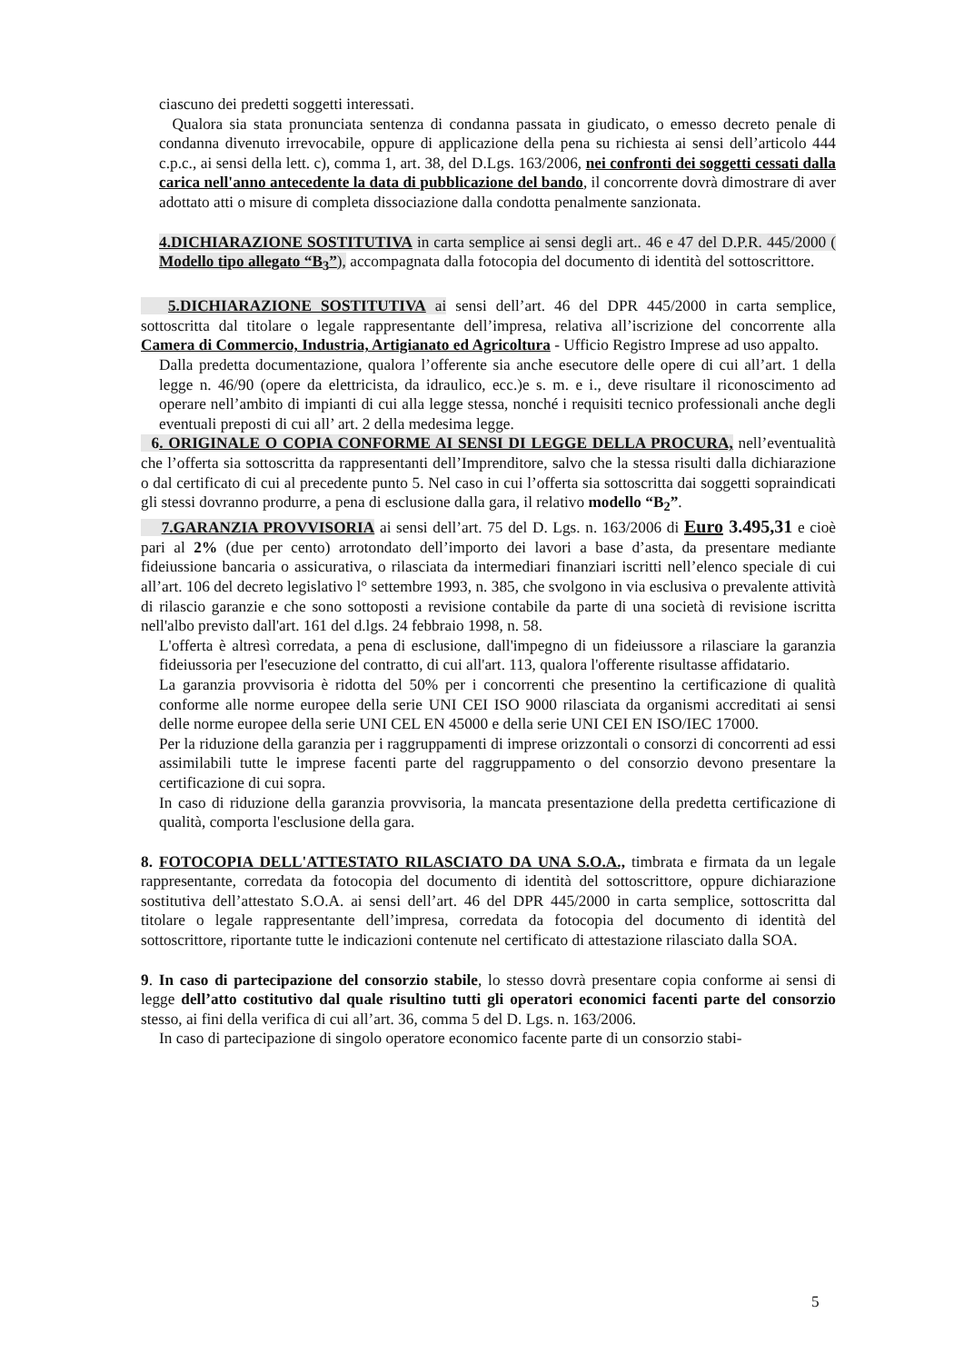ciascuno dei predetti soggetti interessati.
Qualora sia stata pronunciata sentenza di condanna passata in giudicato, o emesso decreto penale di condanna divenuto irrevocabile, oppure di applicazione della pena su richiesta ai sensi dell’articolo 444 c.p.c., ai sensi della lett. c), comma 1, art. 38, del D.Lgs. 163/2006, nei confronti dei soggetti cessati dalla carica nell'anno antecedente la data di pubblicazione del bando, il concorrente dovrà dimostrare di aver adottato atti o misure di completa dissociazione dalla condotta penalmente sanzionata.
4.DICHIARAZIONE SOSTITUTIVA in carta semplice ai sensi degli art.. 46 e 47 del D.P.R. 445/2000 ( Modello tipo allegato “B<sub>3</sub>”), accompagnata dalla fotocopia del documento di identità del sottoscrittore.
5.DICHIARAZIONE SOSTITUTIVA ai sensi dell’art. 46 del DPR 445/2000 in carta semplice, sottoscritta dal titolare o legale rappresentante dell’impresa, relativa all’iscrizione del concorrente alla Camera di Commercio, Industria, Artigianato ed Agricoltura - Ufficio Registro Imprese ad uso appalto.
Dalla predetta documentazione, qualora l’offerente sia anche esecutore delle opere di cui all’art. 1 della legge n. 46/90 (opere da elettricista, da idraulico, ecc.)e s. m. e i., deve risultare il riconoscimento ad operare nell’ambito di impianti di cui alla legge stessa, nonché i requisiti tecnico professionali anche degli eventuali preposti di cui all’ art. 2 della medesima legge.
6. ORIGINALE O COPIA CONFORME AI SENSI DI LEGGE DELLA PROCURA, nell’eventualità che l’offerta sia sottoscritta da rappresentanti dell’Imprenditore, salvo che la stessa risulti dalla dichiarazione o dal certificato di cui al precedente punto 5. Nel caso in cui l’offerta sia sottoscritta dai soggetti sopraindicati gli stessi dovranno produrre, a pena di esclusione dalla gara, il relativo modello “B<sub>2</sub>”.
7.GARANZIA PROVVISORIA ai sensi dell’art. 75 del D. Lgs. n. 163/2006 di Euro 3.495,31 e cioè pari al 2% (due per cento) arrotondato dell’importo dei lavori a base d’asta, da presentare mediante fideiussione bancaria o assicurativa, o rilasciata da intermediari finanziari iscritti nell’elenco speciale di cui all’art. 106 del decreto legislativo l° settembre 1993, n. 385, che svolgono in via esclusiva o prevalente attività di rilascio garanzie e che sono sottoposti a revisione contabile da parte di una società di revisione iscritta nell'albo previsto dall'art. 161 del d.lgs. 24 febbraio 1998, n. 58.
L'offerta è altresì corredata, a pena di esclusione, dall'impegno di un fideiussore a rilasciare la garanzia fideiussoria per l'esecuzione del contratto, di cui all'art. 113, qualora l'offerente risultasse affidatario.
La garanzia provvisoria è ridotta del 50% per i concorrenti che presentino la certificazione di qualità conforme alle norme europee della serie UNI CEI ISO 9000 rilasciata da organismi accreditati ai sensi delle norme europee della serie UNI CEL EN 45000 e della serie UNI CEI EN ISO/IEC 17000.
Per la riduzione della garanzia per i raggruppamenti di imprese orizzontali o consorzi di concorrenti ad essi assimilabili tutte le imprese facenti parte del raggruppamento o del consorzio devono presentare la certificazione di cui sopra.
In caso di riduzione della garanzia provvisoria, la mancata presentazione della predetta certificazione di qualità, comporta l'esclusione della gara.
8. FOTOCOPIA DELL'ATTESTATO RILASCIATO DA UNA S.O.A., timbrata e firmata da un legale rappresentante, corredata da fotocopia del documento di identità del sottoscrittore, oppure dichiarazione sostitutiva dell’attestato S.O.A. ai sensi dell’art. 46 del DPR 445/2000 in carta semplice, sottoscritta dal titolare o legale rappresentante dell’impresa, corredata da fotocopia del documento di identità del sottoscrittore, riportante tutte le indicazioni contenute nel certificato di attestazione rilasciato dalla SOA.
9. In caso di partecipazione del consorzio stabile, lo stesso dovrà presentare copia conforme ai sensi di legge dell’atto costitutivo dal quale risultino tutti gli operatori economici facenti parte del consorzio stesso, ai fini della verifica di cui all’art. 36, comma 5 del D. Lgs. n. 163/2006.
In caso di partecipazione di singolo operatore economico facente parte di un consorzio stabi-
5